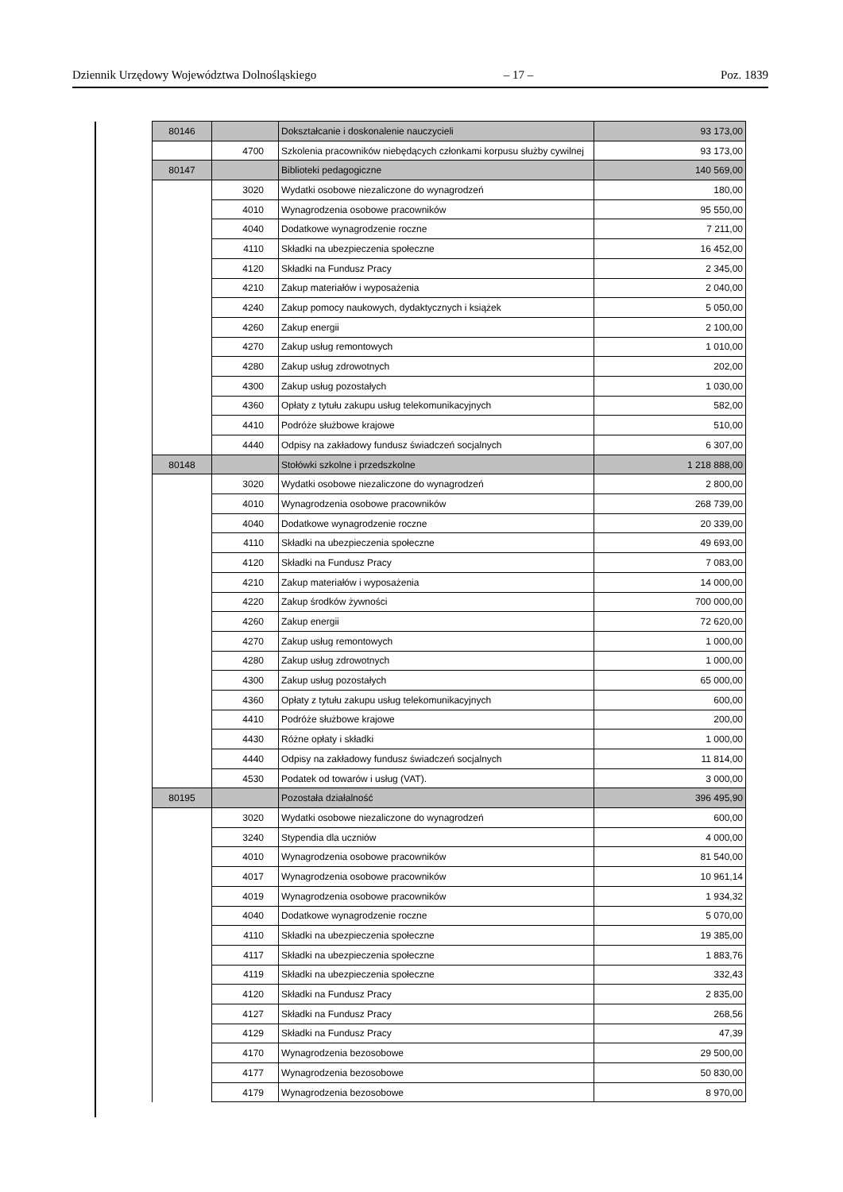Dziennik Urzędowy Województwa Dolnośląskiego – 17 – Poz. 1839
| 80146 | | Dokształcanie i doskonalenie nauczycieli | 93 173,00 |
| | 4700 | Szkolenia pracowników niebędących członkami korpusu służby cywilnej | 93 173,00 |
| 80147 | | Biblioteki pedagogiczne | 140 569,00 |
| | 3020 | Wydatki osobowe niezaliczone do wynagrodzeń | 180,00 |
| | 4010 | Wynagrodzenia osobowe pracowników | 95 550,00 |
| | 4040 | Dodatkowe wynagrodzenie roczne | 7 211,00 |
| | 4110 | Składki na ubezpieczenia społeczne | 16 452,00 |
| | 4120 | Składki na Fundusz Pracy | 2 345,00 |
| | 4210 | Zakup materiałów i wyposażenia | 2 040,00 |
| | 4240 | Zakup pomocy naukowych, dydaktycznych i książek | 5 050,00 |
| | 4260 | Zakup energii | 2 100,00 |
| | 4270 | Zakup usług remontowych | 1 010,00 |
| | 4280 | Zakup usług zdrowotnych | 202,00 |
| | 4300 | Zakup usług pozostałych | 1 030,00 |
| | 4360 | Opłaty z tytułu zakupu usług telekomunikacyjnych | 582,00 |
| | 4410 | Podróże służbowe krajowe | 510,00 |
| | 4440 | Odpisy na zakładowy fundusz świadczeń socjalnych | 6 307,00 |
| 80148 | | Stołówki szkolne i przedszkolne | 1 218 888,00 |
| | 3020 | Wydatki osobowe niezaliczone do wynagrodzeń | 2 800,00 |
| | 4010 | Wynagrodzenia osobowe pracowników | 268 739,00 |
| | 4040 | Dodatkowe wynagrodzenie roczne | 20 339,00 |
| | 4110 | Składki na ubezpieczenia społeczne | 49 693,00 |
| | 4120 | Składki na Fundusz Pracy | 7 083,00 |
| | 4210 | Zakup materiałów i wyposażenia | 14 000,00 |
| | 4220 | Zakup środków żywności | 700 000,00 |
| | 4260 | Zakup energii | 72 620,00 |
| | 4270 | Zakup usług remontowych | 1 000,00 |
| | 4280 | Zakup usług zdrowotnych | 1 000,00 |
| | 4300 | Zakup usług pozostałych | 65 000,00 |
| | 4360 | Opłaty z tytułu zakupu usług telekomunikacyjnych | 600,00 |
| | 4410 | Podróże służbowe krajowe | 200,00 |
| | 4430 | Różne opłaty i składki | 1 000,00 |
| | 4440 | Odpisy na zakładowy fundusz świadczeń socjalnych | 11 814,00 |
| | 4530 | Podatek od towarów i usług (VAT). | 3 000,00 |
| 80195 | | Pozostała działalność | 396 495,90 |
| | 3020 | Wydatki osobowe niezaliczone do wynagrodzeń | 600,00 |
| | 3240 | Stypendia dla uczniów | 4 000,00 |
| | 4010 | Wynagrodzenia osobowe pracowników | 81 540,00 |
| | 4017 | Wynagrodzenia osobowe pracowników | 10 961,14 |
| | 4019 | Wynagrodzenia osobowe pracowników | 1 934,32 |
| | 4040 | Dodatkowe wynagrodzenie roczne | 5 070,00 |
| | 4110 | Składki na ubezpieczenia społeczne | 19 385,00 |
| | 4117 | Składki na ubezpieczenia społeczne | 1 883,76 |
| | 4119 | Składki na ubezpieczenia społeczne | 332,43 |
| | 4120 | Składki na Fundusz Pracy | 2 835,00 |
| | 4127 | Składki na Fundusz Pracy | 268,56 |
| | 4129 | Składki na Fundusz Pracy | 47,39 |
| | 4170 | Wynagrodzenia bezosobowe | 29 500,00 |
| | 4177 | Wynagrodzenia bezosobowe | 50 830,00 |
| | 4179 | Wynagrodzenia bezosobowe | 8 970,00 |